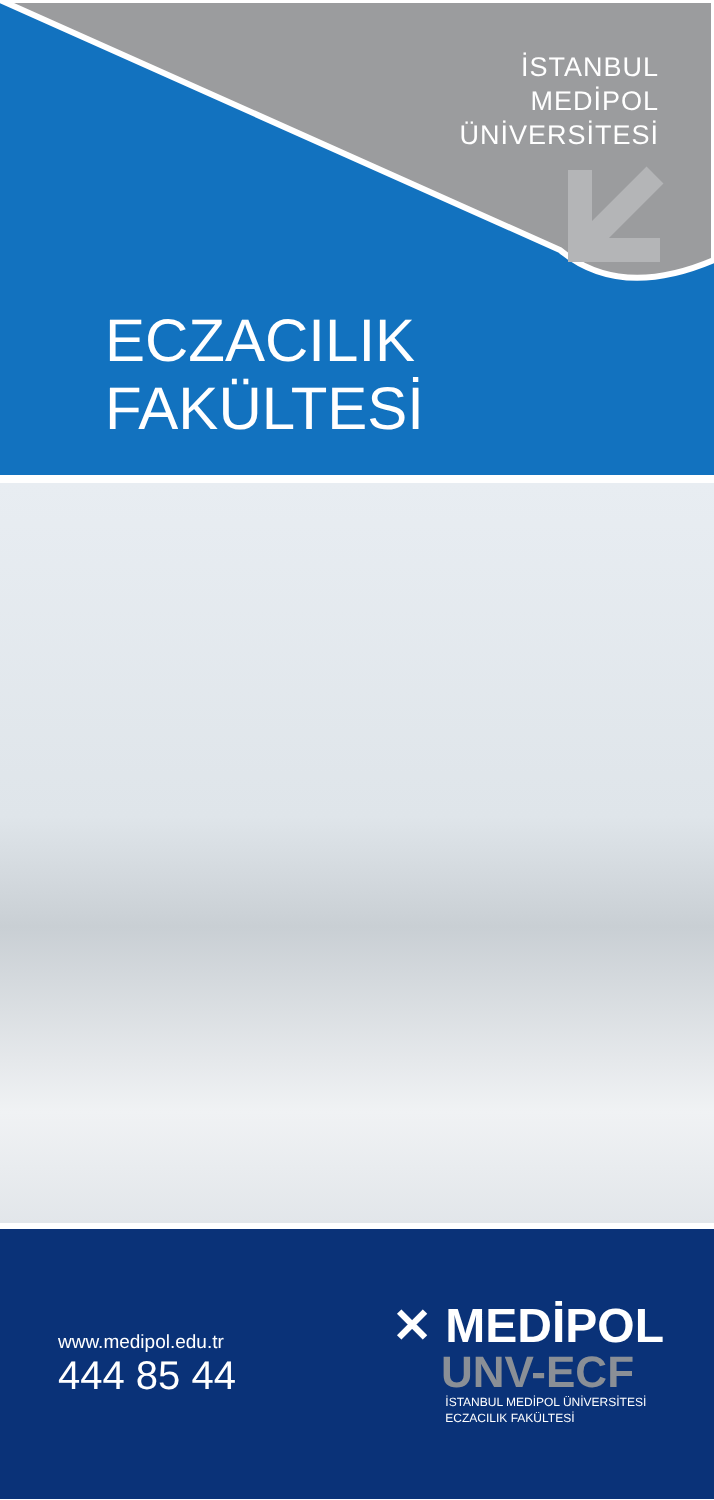İSTANBUL
MEDİPOL
ÜNİVERSİTESİ
ECZACILIK
FAKÜLTESİ
www.medipol.edu.tr
444 85 44
✕ MEDİPOL
UNV-ECF
İSTANBUL MEDİPOL ÜNİVERSİTESİ
ECZACILIK FAKÜLTESİ